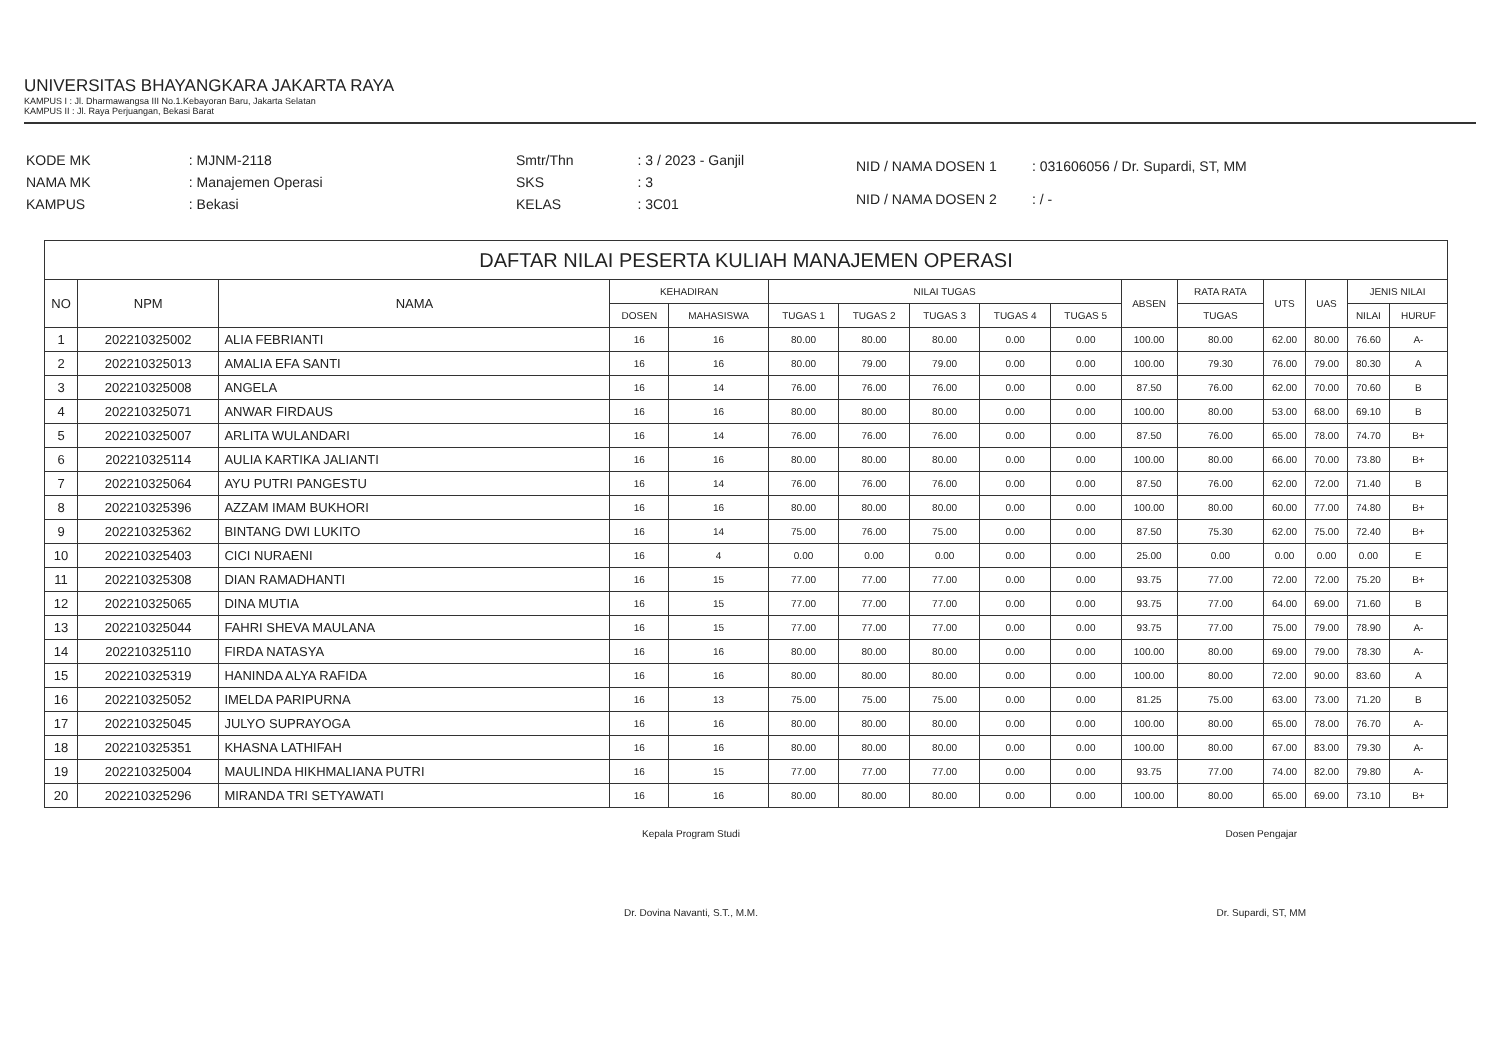UNIVERSITAS BHAYANGKARA JAKARTA RAYA
KAMPUS I : Jl. Dharmawangsa III No.1.Kebayoran Baru, Jakarta Selatan
KAMPUS II : Jl. Raya Perjuangan, Bekasi Barat
| KODE MK | : MJNM-2118 |
| NAMA MK | : Manajemen Operasi |
| KAMPUS | : Bekasi |
| Smtr/Thn | : 3 / 2023 - Ganjil |
| SKS | : 3 |
| KELAS | : 3C01 |
| NID / NAMA DOSEN 1 | : 031606056 / Dr. Supardi, ST, MM |
| NID / NAMA DOSEN 2 | : / - |
| DAFTAR NILAI PESERTA KULIAH MANAJEMEN OPERASI | | | | | | | | | | | | | | | |
| --- | --- | --- | --- | --- | --- | --- | --- | --- | --- | --- | --- | --- | --- | --- | --- |
| NO | NPM | NAMA | KEHADIRAN | | NILAI TUGAS | | | | | ABSEN | RATA RATA | UTS | UAS | JENIS NILAI | |
| | | | DOSEN | MAHASISWA | TUGAS 1 | TUGAS 2 | TUGAS 3 | TUGAS 4 | TUGAS 5 | | TUGAS | | | NILAI | HURUF |
| 1 | 202210325002 | ALIA FEBRIANTI | 16 | 16 | 80.00 | 80.00 | 80.00 | 0.00 | 0.00 | 100.00 | 80.00 | 62.00 | 80.00 | 76.60 | A- |
| 2 | 202210325013 | AMALIA EFA SANTI | 16 | 16 | 80.00 | 79.00 | 79.00 | 0.00 | 0.00 | 100.00 | 79.30 | 76.00 | 79.00 | 80.30 | A |
| 3 | 202210325008 | ANGELA | 16 | 14 | 76.00 | 76.00 | 76.00 | 0.00 | 0.00 | 87.50 | 76.00 | 62.00 | 70.00 | 70.60 | B |
| 4 | 202210325071 | ANWAR FIRDAUS | 16 | 16 | 80.00 | 80.00 | 80.00 | 0.00 | 0.00 | 100.00 | 80.00 | 53.00 | 68.00 | 69.10 | B |
| 5 | 202210325007 | ARLITA WULANDARI | 16 | 14 | 76.00 | 76.00 | 76.00 | 0.00 | 0.00 | 87.50 | 76.00 | 65.00 | 78.00 | 74.70 | B+ |
| 6 | 202210325114 | AULIA KARTIKA JALIANTI | 16 | 16 | 80.00 | 80.00 | 80.00 | 0.00 | 0.00 | 100.00 | 80.00 | 66.00 | 70.00 | 73.80 | B+ |
| 7 | 202210325064 | AYU PUTRI PANGESTU | 16 | 14 | 76.00 | 76.00 | 76.00 | 0.00 | 0.00 | 87.50 | 76.00 | 62.00 | 72.00 | 71.40 | B |
| 8 | 202210325396 | AZZAM IMAM BUKHORI | 16 | 16 | 80.00 | 80.00 | 80.00 | 0.00 | 0.00 | 100.00 | 80.00 | 60.00 | 77.00 | 74.80 | B+ |
| 9 | 202210325362 | BINTANG DWI LUKITO | 16 | 14 | 75.00 | 76.00 | 75.00 | 0.00 | 0.00 | 87.50 | 75.30 | 62.00 | 75.00 | 72.40 | B+ |
| 10 | 202210325403 | CICI NURAENI | 16 | 4 | 0.00 | 0.00 | 0.00 | 0.00 | 0.00 | 25.00 | 0.00 | 0.00 | 0.00 | 0.00 | E |
| 11 | 202210325308 | DIAN RAMADHANTI | 16 | 15 | 77.00 | 77.00 | 77.00 | 0.00 | 0.00 | 93.75 | 77.00 | 72.00 | 72.00 | 75.20 | B+ |
| 12 | 202210325065 | DINA MUTIA | 16 | 15 | 77.00 | 77.00 | 77.00 | 0.00 | 0.00 | 93.75 | 77.00 | 64.00 | 69.00 | 71.60 | B |
| 13 | 202210325044 | FAHRI SHEVA MAULANA | 16 | 15 | 77.00 | 77.00 | 77.00 | 0.00 | 0.00 | 93.75 | 77.00 | 75.00 | 79.00 | 78.90 | A- |
| 14 | 202210325110 | FIRDA NATASYA | 16 | 16 | 80.00 | 80.00 | 80.00 | 0.00 | 0.00 | 100.00 | 80.00 | 69.00 | 79.00 | 78.30 | A- |
| 15 | 202210325319 | HANINDA ALYA RAFIDA | 16 | 16 | 80.00 | 80.00 | 80.00 | 0.00 | 0.00 | 100.00 | 80.00 | 72.00 | 90.00 | 83.60 | A |
| 16 | 202210325052 | IMELDA PARIPURNA | 16 | 13 | 75.00 | 75.00 | 75.00 | 0.00 | 0.00 | 81.25 | 75.00 | 63.00 | 73.00 | 71.20 | B |
| 17 | 202210325045 | JULYO SUPRAYOGA | 16 | 16 | 80.00 | 80.00 | 80.00 | 0.00 | 0.00 | 100.00 | 80.00 | 65.00 | 78.00 | 76.70 | A- |
| 18 | 202210325351 | KHASNA LATHIFAH | 16 | 16 | 80.00 | 80.00 | 80.00 | 0.00 | 0.00 | 100.00 | 80.00 | 67.00 | 83.00 | 79.30 | A- |
| 19 | 202210325004 | MAULINDA HIKHMALIANA PUTRI | 16 | 15 | 77.00 | 77.00 | 77.00 | 0.00 | 0.00 | 93.75 | 77.00 | 74.00 | 82.00 | 79.80 | A- |
| 20 | 202210325296 | MIRANDA TRI SETYAWATI | 16 | 16 | 80.00 | 80.00 | 80.00 | 0.00 | 0.00 | 100.00 | 80.00 | 65.00 | 69.00 | 73.10 | B+ |
Kepala Program Studi
Dr. Dovina Navanti, S.T., M.M.
Dosen Pengajar
Dr. Supardi, ST, MM